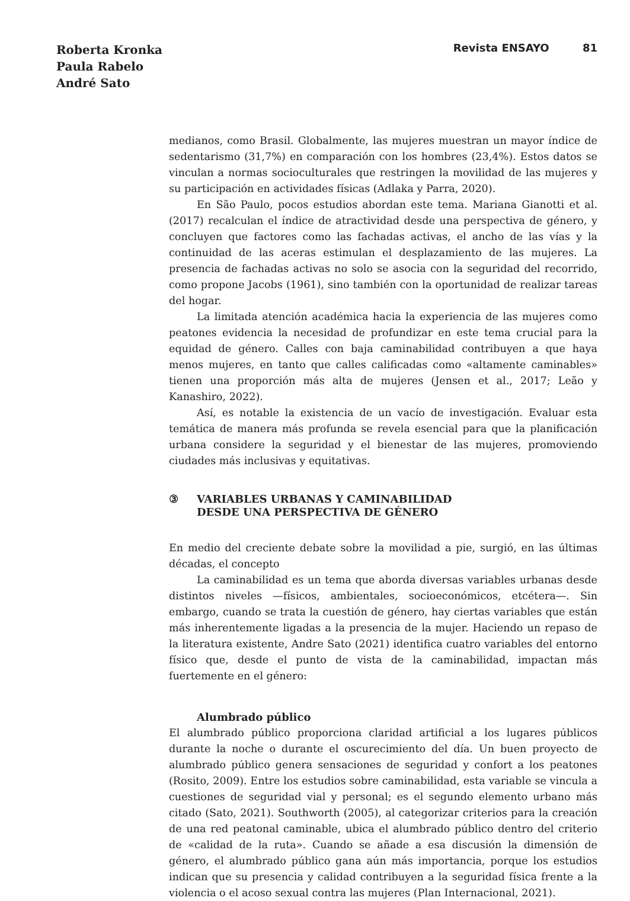Roberta Kronka
Paula Rabelo
André Sato
Revista ENSAYO 81
medianos, como Brasil. Globalmente, las mujeres muestran un mayor índice de sedentarismo (31,7%) en comparación con los hombres (23,4%). Estos datos se vinculan a normas socioculturales que restringen la movilidad de las mujeres y su participación en actividades físicas (Adlaka y Parra, 2020).
En São Paulo, pocos estudios abordan este tema. Mariana Gianotti et al. (2017) recalculan el índice de atractividad desde una perspectiva de género, y concluyen que factores como las fachadas activas, el ancho de las vías y la continuidad de las aceras estimulan el desplazamiento de las mujeres. La presencia de fachadas activas no solo se asocia con la seguridad del recorrido, como propone Jacobs (1961), sino también con la oportunidad de realizar tareas del hogar.
La limitada atención académica hacia la experiencia de las mujeres como peatones evidencia la necesidad de profundizar en este tema crucial para la equidad de género. Calles con baja caminabilidad contribuyen a que haya menos mujeres, en tanto que calles calificadas como «altamente caminables» tienen una proporción más alta de mujeres (Jensen et al., 2017; Leão y Kanashiro, 2022).
Así, es notable la existencia de un vacío de investigación. Evaluar esta temática de manera más profunda se revela esencial para que la planificación urbana considere la seguridad y el bienestar de las mujeres, promoviendo ciudades más inclusivas y equitativas.
③ VARIABLES URBANAS Y CAMINABILIDAD
DESDE UNA PERSPECTIVA DE GÉNERO
En medio del creciente debate sobre la movilidad a pie, surgió, en las últimas décadas, el concepto
La caminabilidad es un tema que aborda diversas variables urbanas desde distintos niveles —físicos, ambientales, socioeconómicos, etcétera—. Sin embargo, cuando se trata la cuestión de género, hay ciertas variables que están más inherentemente ligadas a la presencia de la mujer. Haciendo un repaso de la literatura existente, Andre Sato (2021) identifica cuatro variables del entorno físico que, desde el punto de vista de la caminabilidad, impactan más fuertemente en el género:
Alumbrado público
El alumbrado público proporciona claridad artificial a los lugares públicos durante la noche o durante el oscurecimiento del día. Un buen proyecto de alumbrado público genera sensaciones de seguridad y confort a los peatones (Rosito, 2009). Entre los estudios sobre caminabilidad, esta variable se vincula a cuestiones de seguridad vial y personal; es el segundo elemento urbano más citado (Sato, 2021). Southworth (2005), al categorizar criterios para la creación de una red peatonal caminable, ubica el alumbrado público dentro del criterio de «calidad de la ruta». Cuando se añade a esa discusión la dimensión de género, el alumbrado público gana aún más importancia, porque los estudios indican que su presencia y calidad contribuyen a la seguridad física frente a la violencia o el acoso sexual contra las mujeres (Plan Internacional, 2021).